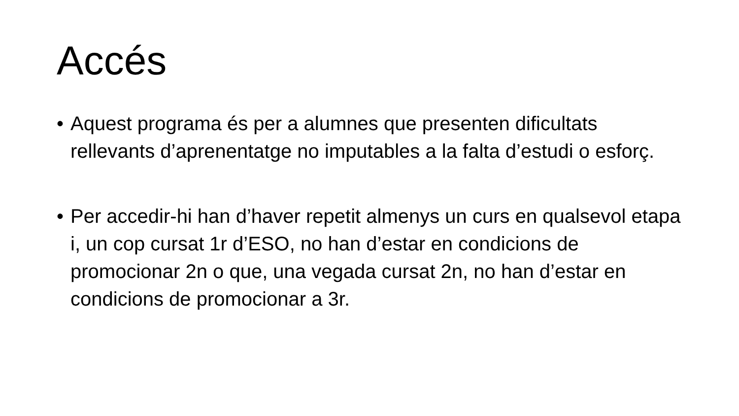Accés
• Aquest programa és per a alumnes que presenten dificultats rellevants d’aprenentatge no imputables a la falta d’estudi o esforç.
• Per accedir-hi han d’haver repetit almenys un curs en qualsevol etapa i, un cop cursat 1r d’ESO, no han d’estar en condicions de promocionar 2n o que, una vegada cursat 2n, no han d’estar en condicions de promocionar a 3r.